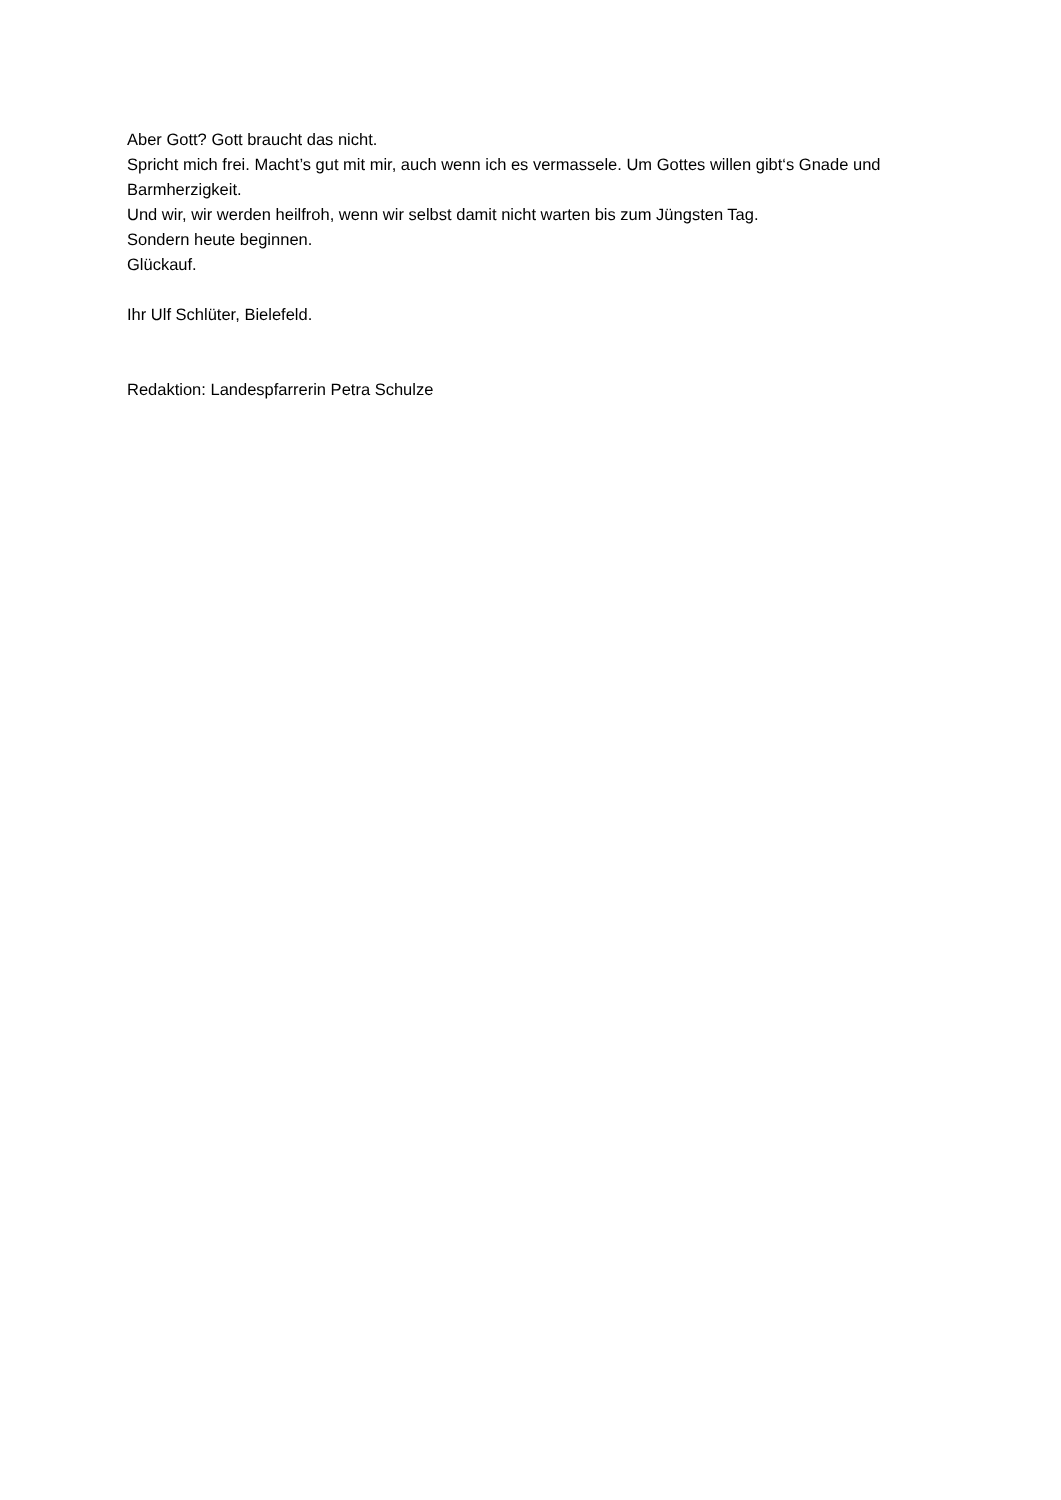Aber Gott? Gott braucht das nicht.
Spricht mich frei. Macht’s gut mit mir, auch wenn ich es vermassele. Um Gottes willen gibt‘s Gnade und Barmherzigkeit.
Und wir, wir werden heilfroh, wenn wir selbst damit nicht warten bis zum Jüngsten Tag.
Sondern heute beginnen.
Glückauf.
Ihr Ulf Schlüter, Bielefeld.
Redaktion: Landespfarrerin Petra Schulze